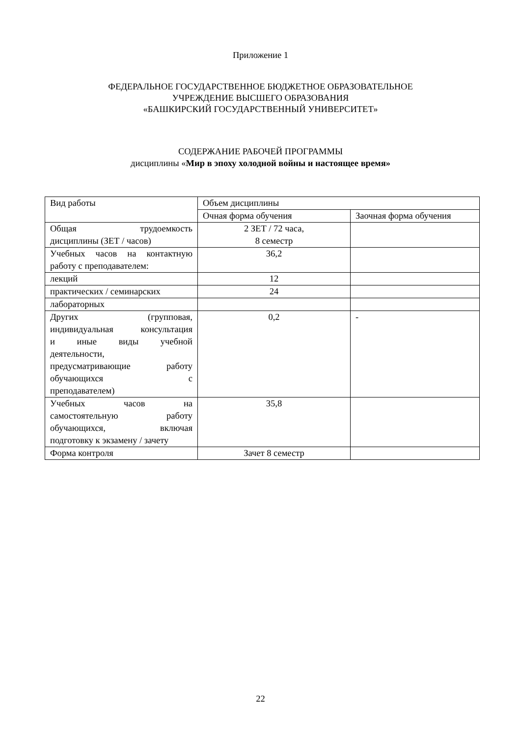Приложение 1
ФЕДЕРАЛЬНОЕ ГОСУДАРСТВЕННОЕ БЮДЖЕТНОЕ ОБРАЗОВАТЕЛЬНОЕ
УЧРЕЖДЕНИЕ ВЫСШЕГО ОБРАЗОВАНИЯ
«БАШКИРСКИЙ ГОСУДАРСТВЕННЫЙ УНИВЕРСИТЕТ»
СОДЕРЖАНИЕ РАБОЧЕЙ ПРОГРАММЫ
дисциплины «Мир в эпоху холодной войны и настоящее время»
| Вид работы | Объем дисциплины | |
| | Очная форма обучения | Заочная форма обучения |
| Общая трудоемкость дисциплины (ЗЕТ / часов) | 2 ЗЕТ / 72 часа, 8 семестр | |
| Учебных часов на контактную работу с преподавателем: | 36,2 | |
| лекций | 12 | |
| практических / семинарских | 24 | |
| лабораторных | | |
| Других (групповая, индивидуальная консультация и иные виды учебной деятельности, предусматривающие работу обучающихся с преподавателем) | 0,2 | - |
| Учебных часов на самостоятельную работу обучающихся, включая подготовку к экзамену / зачету | 35,8 | |
| Форма контроля | Зачет 8 семестр | |
22